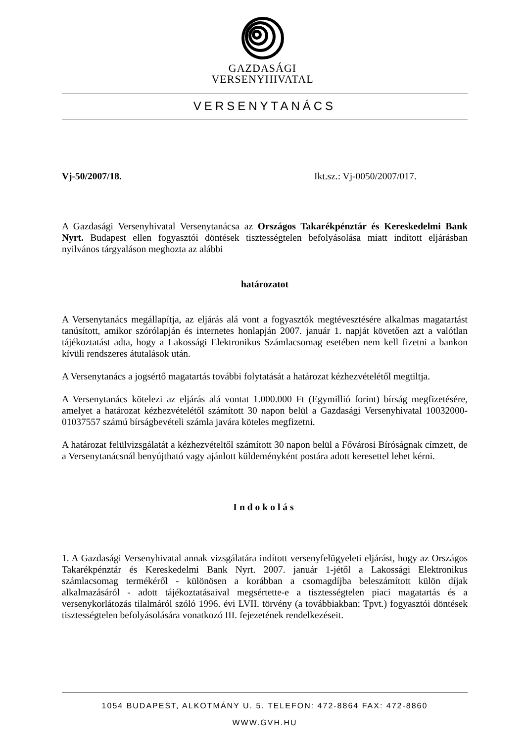GAZDASÁGI
VERSENYHIVATAL
VERSENYTANÁCS
Vj-50/2007/18. Ikt.sz.: Vj-0050/2007/017.
A Gazdasági Versenyhivatal Versenytanácsa az Országos Takarékpénztár és Kereskedelmi Bank Nyrt. Budapest ellen fogyasztói döntések tisztességtelen befolyásolása miatt indított eljárásban nyilvános tárgyaláson meghozta az alábbi
határozatot
A Versenytanács megállapítja, az eljárás alá vont a fogyasztók megtévesztésére alkalmas magatartást tanúsított, amikor szórólapján és internetes honlapján 2007. január 1. napját követően azt a valótlan tájékoztatást adta, hogy a Lakossági Elektronikus Számlacsomag esetében nem kell fizetni a bankon kívüli rendszeres átutalások után.
A Versenytanács a jogsértő magatartás további folytatását a határozat kézhezvételétől megtiltja.
A Versenytanács kötelezi az eljárás alá vontat 1.000.000 Ft (Egymillió forint) bírság megfizetésére, amelyet a határozat kézhezvételétől számított 30 napon belül a Gazdasági Versenyhivatal 10032000-01037557 számú bírságbevételi számla javára köteles megfizetni.
A határozat felülvizsgálatát a kézhezvételtől számított 30 napon belül a Fővárosi Bíróságnak címzett, de a Versenytanácsnál benyújtható vagy ajánlott küldeményként postára adott keresettel lehet kérni.
Indokolás
1. A Gazdasági Versenyhivatal annak vizsgálatára indított versenyfelügyeleti eljárást, hogy az Országos Takarékpénztár és Kereskedelmi Bank Nyrt. 2007. január 1-jétől a Lakossági Elektronikus számlacsomag termékéről - különösen a korábban a csomagdíjba beleszámított külön díjak alkalmazásáról - adott tájékoztatásaival megsértette-e a tisztességtelen piaci magatartás és a versenykorlátozás tilalmáról szóló 1996. évi LVII. törvény (a továbbiakban: Tpvt.) fogyasztói döntések tisztességtelen befolyásolására vonatkozó III. fejezetének rendelkezéseit.
1054 BUDAPEST, ALKOTMÁNY U. 5. TELEFON: 472-8864 FAX: 472-8860
WWW.GVH.HU